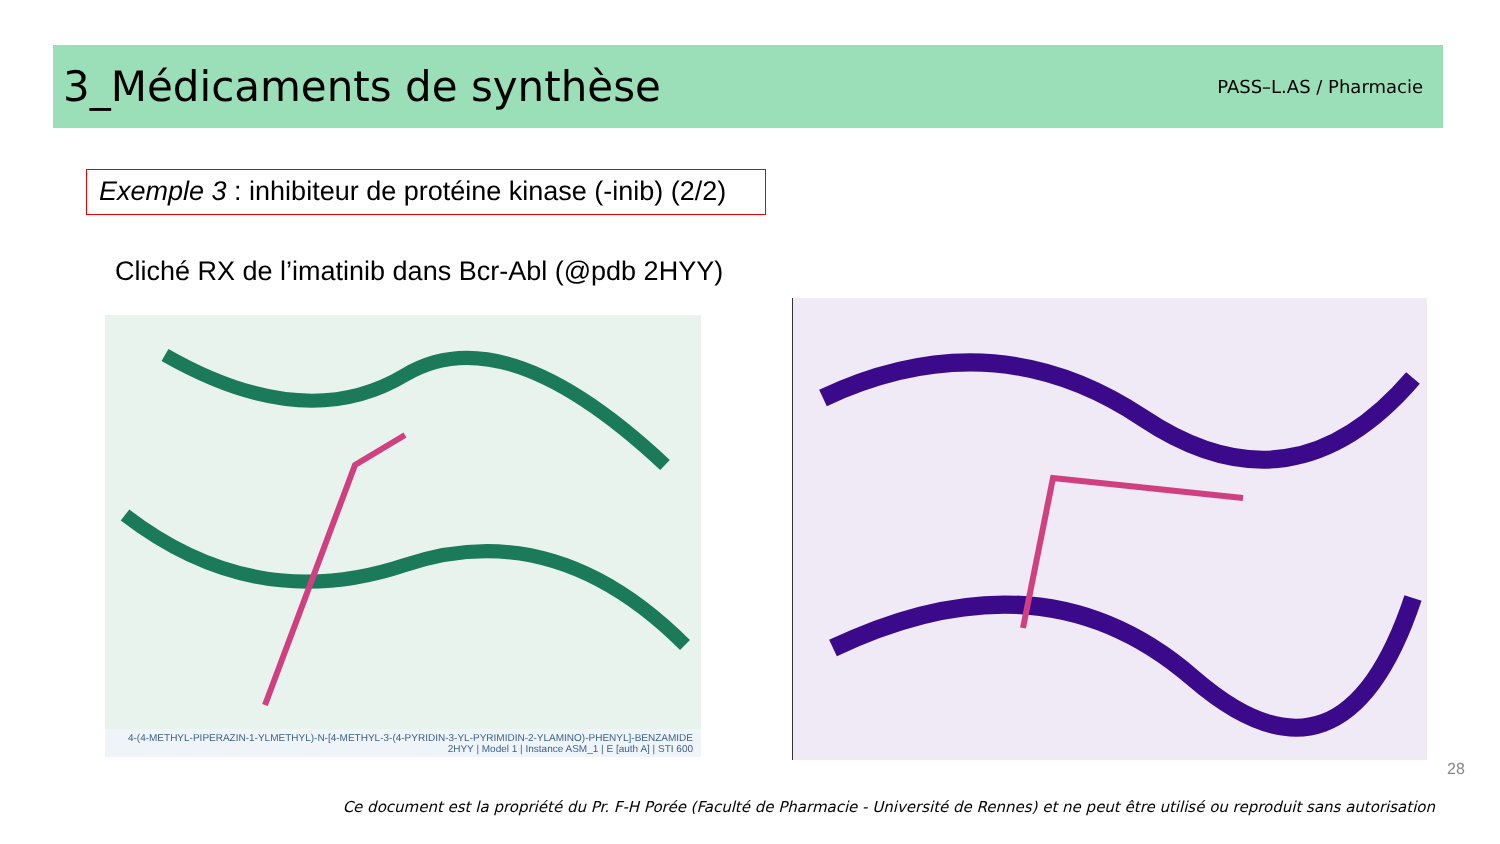3_Médicaments de synthèse
PASS–L.AS / Pharmacie
Exemple 3 : inhibiteur de protéine kinase (-inib) (2/2)
Cliché RX de l’imatinib dans Bcr-Abl (@pdb 2HYY)
4-(4-METHYL-PIPERAZIN-1-YLMETHYL)-N-[4-METHYL-3-(4-PYRIDIN-3-YL-PYRIMIDIN-2-YLAMINO)-PHENYL]-BENZAMIDE
2HYY | Model 1 | Instance ASM_1 | E [auth A] | STI 600
28
Ce document est la propriété du Pr. F-H Porée (Faculté de Pharmacie - Université de Rennes) et ne peut être utilisé ou reproduit sans autorisation